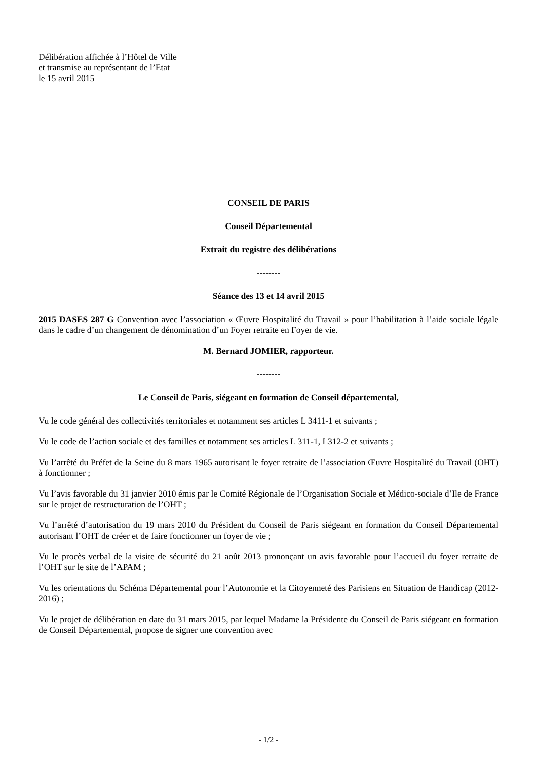Délibération affichée à l’Hôtel de Ville
et transmise au représentant de l’Etat
le 15 avril 2015
CONSEIL DE PARIS
Conseil Départemental
Extrait du registre des délibérations
--------
Séance des 13 et 14 avril 2015
2015 DASES 287 G Convention avec l’association « Œuvre Hospitalité du Travail » pour l’habilitation à l’aide sociale légale dans le cadre d’un changement de dénomination d’un Foyer retraite en Foyer de vie.
M. Bernard JOMIER, rapporteur.
--------
Le Conseil de Paris, siégeant en formation de Conseil départemental,
Vu le code général des collectivités territoriales et notamment ses articles L 3411-1 et suivants ;
Vu le code de l’action sociale et des familles et notamment ses articles L 311-1, L312-2 et suivants ;
Vu l’arrêté du Préfet de la Seine du 8 mars 1965 autorisant le foyer retraite de l’association Œuvre Hospitalité du Travail (OHT) à fonctionner ;
Vu l’avis favorable du 31 janvier 2010 émis par le Comité Régionale de l’Organisation Sociale et Médico-sociale d’Ile de France sur le projet de restructuration de l’OHT ;
Vu l’arrêté d’autorisation du 19 mars 2010 du Président du Conseil de Paris siégeant en formation du Conseil Départemental autorisant l’OHT de créer et de faire fonctionner un foyer de vie ;
Vu le procès verbal de la visite de sécurité du 21 août 2013 prononçant un avis favorable pour l’accueil du foyer retraite de l’OHT sur le site de l’APAM ;
Vu les orientations du Schéma Départemental pour l’Autonomie et la Citoyenneté des Parisiens en Situation de Handicap (2012-2016) ;
Vu le projet de délibération en date du 31 mars 2015, par lequel Madame la Présidente du Conseil de Paris siégeant en formation de Conseil Départemental, propose de signer une convention avec
- 1/2 -